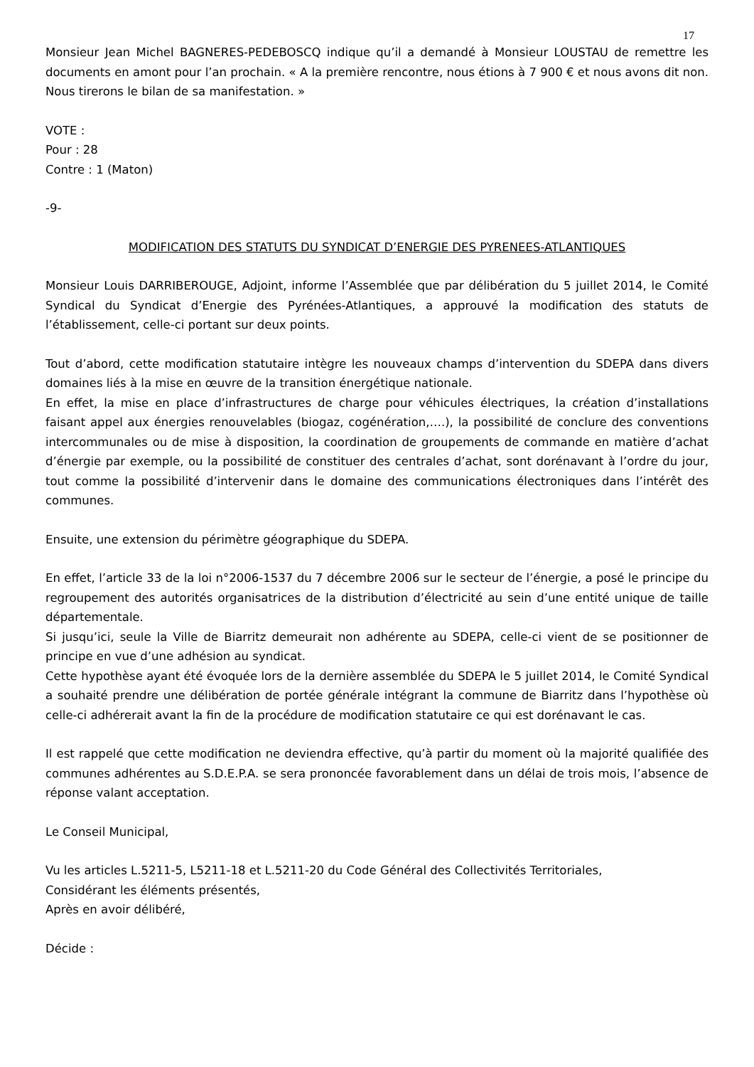17
Monsieur Jean Michel BAGNERES-PEDEBOSCQ indique qu’il a demandé à Monsieur LOUSTAU de remettre les documents en amont pour l’an prochain. « A la première rencontre, nous étions à 7 900 € et nous avons dit non. Nous tirerons le bilan de sa manifestation. »
VOTE :
Pour : 28
Contre : 1 (Maton)
-9-
MODIFICATION DES STATUTS DU SYNDICAT D’ENERGIE DES PYRENEES-ATLANTIQUES
Monsieur Louis DARRIBEROUGE, Adjoint, informe l’Assemblée que par délibération du 5 juillet 2014, le Comité Syndical du Syndicat d’Energie des Pyrénées-Atlantiques, a approuvé la modification des statuts de l’établissement, celle-ci portant sur deux points.
Tout d’abord, cette modification statutaire intègre les nouveaux champs d’intervention du SDEPA dans divers domaines liés à la mise en œuvre de la transition énergétique nationale.
En effet, la mise en place d’infrastructures de charge pour véhicules électriques, la création d’installations faisant appel aux énergies renouvelables (biogaz, cogénération,….), la possibilité de conclure des conventions intercommunales ou de mise à disposition, la coordination de groupements de commande en matière d’achat d’énergie par exemple, ou la possibilité de constituer des centrales d’achat, sont dorénavant à l’ordre du jour, tout comme la possibilité d’intervenir dans le domaine des communications électroniques dans l’intérêt des communes.
Ensuite, une extension du périmètre géographique du SDEPA.
En effet, l’article 33 de la loi n°2006-1537 du 7 décembre 2006 sur le secteur de l’énergie, a posé le principe du regroupement des autorités organisatrices de la distribution d’électricité au sein d’une entité unique de taille départementale.
Si jusqu’ici, seule la Ville de Biarritz demeurait non adhérente au SDEPA, celle-ci vient de se positionner de principe en vue d’une adhésion au syndicat.
Cette hypothèse ayant été évoquée lors de la dernière assemblée du SDEPA le 5 juillet 2014, le Comité Syndical a souhaité prendre une délibération de portée générale intégrant la commune de Biarritz dans l’hypothèse où celle-ci adhérerait avant la fin de la procédure de modification statutaire ce qui est dorénavant le cas.
Il est rappelé que cette modification ne deviendra effective, qu’à partir du moment où la majorité qualifiée des communes adhérentes au S.D.E.P.A. se sera prononcée favorablement dans un délai de trois mois, l’absence de réponse valant acceptation.
Le Conseil Municipal,
Vu les articles L.5211-5, L5211-18 et L.5211-20 du Code Général des Collectivités Territoriales,
Considérant les éléments présentés,
Après en avoir délibéré,
Décide :